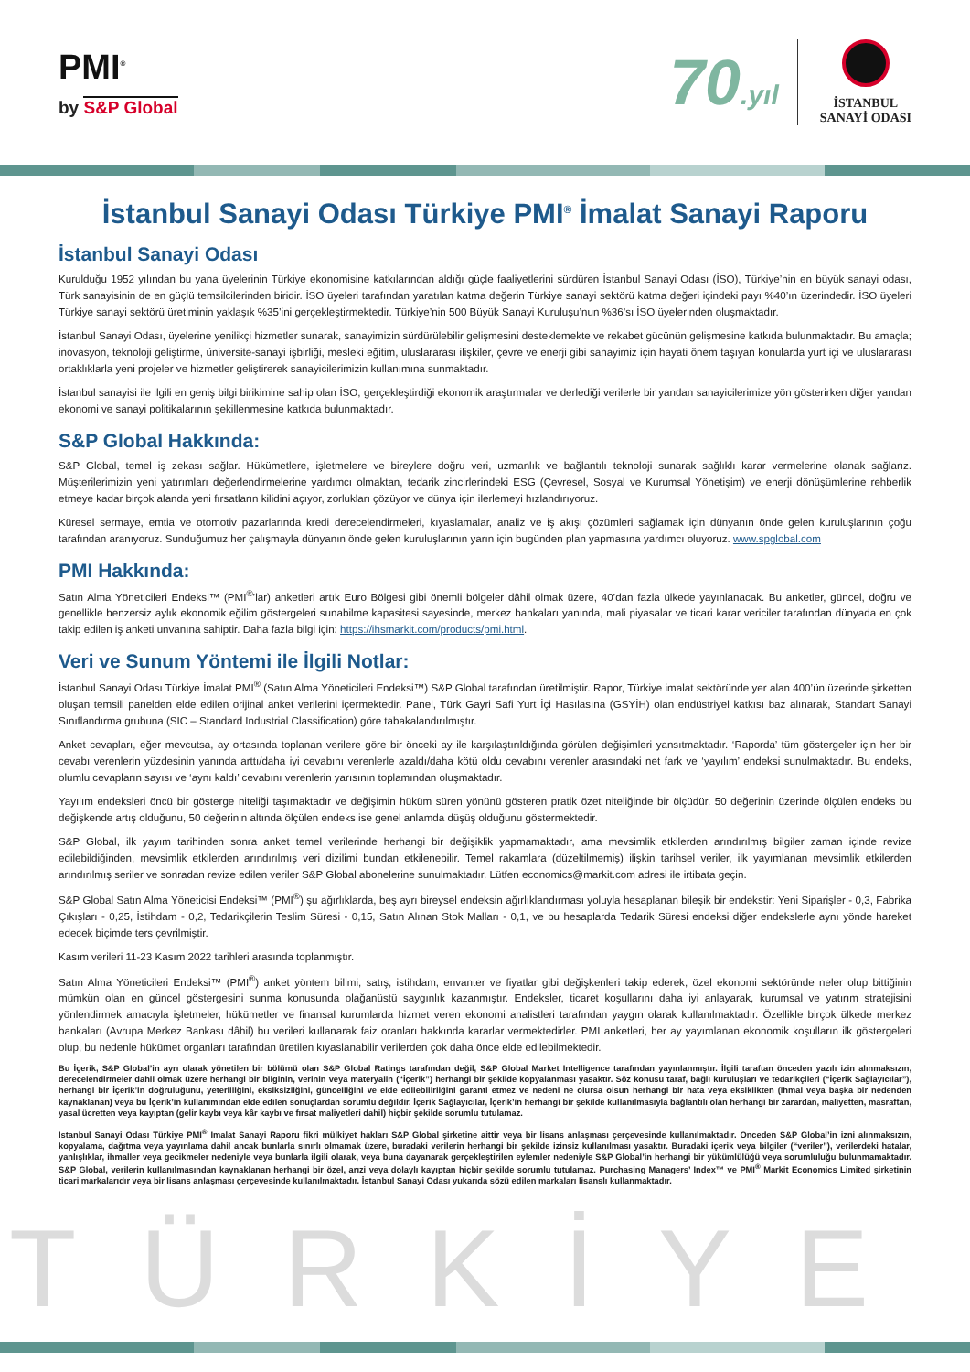PMI<sup>®</sup>
by S&P Global
70.yıl
İSTANBUL
SANAYİ ODASI
İstanbul Sanayi Odası Türkiye PMI<sup>®</sup> İmalat Sanayi Raporu
İstanbul Sanayi Odası
Kurulduğu 1952 yılından bu yana üyelerinin Türkiye ekonomisine katkılarından aldığı güçle faaliyetlerini sürdüren İstanbul Sanayi Odası (İSO), Türkiye’nin en büyük sanayi odası, Türk sanayisinin de en güçlü temsilcilerinden biridir. İSO üyeleri tarafından yaratılan katma değerin Türkiye sanayi sektörü katma değeri içindeki payı %40’ın üzerindedir. İSO üyeleri Türkiye sanayi sektörü üretiminin yaklaşık %35’ini gerçekleştirmektedir. Türkiye’nin 500 Büyük Sanayi Kuruluşu’nun %36’sı İSO üyelerinden oluşmaktadır.
İstanbul Sanayi Odası, üyelerine yenilikçi hizmetler sunarak, sanayimizin sürdürülebilir gelişmesini desteklemekte ve rekabet gücünün gelişmesine katkıda bulunmaktadır. Bu amaçla; inovasyon, teknoloji geliştirme, üniversite-sanayi işbirliği, mesleki eğitim, uluslararası ilişkiler, çevre ve enerji gibi sanayimiz için hayati önem taşıyan konularda yurt içi ve uluslararası ortaklıklarla yeni projeler ve hizmetler geliştirerek sanayicilerimizin kullanımına sunmaktadır.
İstanbul sanayisi ile ilgili en geniş bilgi birikimine sahip olan İSO, gerçekleştirdiği ekonomik araştırmalar ve derlediği verilerle bir yandan sanayicilerimize yön gösterirken diğer yandan ekonomi ve sanayi politikalarının şekillenmesine katkıda bulunmaktadır.
S&P Global Hakkında:
S&P Global, temel iş zekası sağlar. Hükümetlere, işletmelere ve bireylere doğru veri, uzmanlık ve bağlantılı teknoloji sunarak sağlıklı karar vermelerine olanak sağlarız. Müşterilerimizin yeni yatırımları değerlendirmelerine yardımcı olmaktan, tedarik zincirlerindeki ESG (Çevresel, Sosyal ve Kurumsal Yönetişim) ve enerji dönüşümlerine rehberlik etmeye kadar birçok alanda yeni fırsatların kilidini açıyor, zorlukları çözüyor ve dünya için ilerlemeyi hızlandırıyoruz.
Küresel sermaye, emtia ve otomotiv pazarlarında kredi derecelendirmeleri, kıyaslamalar, analiz ve iş akışı çözümleri sağlamak için dünyanın önde gelen kuruluşlarının çoğu tarafından aranıyoruz. Sunduğumuz her çalışmayla dünyanın önde gelen kuruluşlarının yarın için bugünden plan yapmasına yardımcı oluyoruz. www.spglobal.com
PMI Hakkında:
Satın Alma Yöneticileri Endeksi™ (PMI<sup>®</sup>’lar) anketleri artık Euro Bölgesi gibi önemli bölgeler dâhil olmak üzere, 40’dan fazla ülkede yayınlanacak. Bu anketler, güncel, doğru ve genellikle benzersiz aylık ekonomik eğilim göstergeleri sunabilme kapasitesi sayesinde, merkez bankaları yanında, mali piyasalar ve ticari karar vericiler tarafından dünyada en çok takip edilen iş anketi unvanına sahiptir. Daha fazla bilgi için: https://ihsmarkit.com/products/pmi.html.
Veri ve Sunum Yöntemi ile İlgili Notlar:
İstanbul Sanayi Odası Türkiye İmalat PMI<sup>®</sup> (Satın Alma Yöneticileri Endeksi™) S&P Global tarafından üretilmiştir. Rapor, Türkiye imalat sektöründe yer alan 400’ün üzerinde şirketten oluşan temsili panelden elde edilen orijinal anket verilerini içermektedir. Panel, Türk Gayri Safi Yurt İçi Hasılasına (GSYİH) olan endüstriyel katkısı baz alınarak, Standart Sanayi Sınıflandırma grubuna (SIC – Standard Industrial Classification) göre tabakalandırılmıştır.
Anket cevapları, eğer mevcutsa, ay ortasında toplanan verilere göre bir önceki ay ile karşılaştırıldığında görülen değişimleri yansıtmaktadır. ‘Raporda’ tüm göstergeler için her bir cevabı verenlerin yüzdesinin yanında arttı/daha iyi cevabını verenlerle azaldı/daha kötü oldu cevabını verenler arasındaki net fark ve ‘yayılım’ endeksi sunulmaktadır. Bu endeks, olumlu cevapların sayısı ve ‘aynı kaldı’ cevabını verenlerin yarısının toplamından oluşmaktadır.
Yayılım endeksleri öncü bir gösterge niteliği taşımaktadır ve değişimin hüküm süren yönünü gösteren pratik özet niteliğinde bir ölçüdür. 50 değerinin üzerinde ölçülen endeks bu değişkende artış olduğunu, 50 değerinin altında ölçülen endeks ise genel anlamda düşüş olduğunu göstermektedir.
S&P Global, ilk yayım tarihinden sonra anket temel verilerinde herhangi bir değişiklik yapmamaktadır, ama mevsimlik etkilerden arındırılmış bilgiler zaman içinde revize edilebildiğinden, mevsimlik etkilerden arındırılmış veri dizilimi bundan etkilenebilir. Temel rakamlara (düzeltilmemiş) ilişkin tarihsel veriler, ilk yayımlanan mevsimlik etkilerden arındırılmış seriler ve sonradan revize edilen veriler S&P Global abonelerine sunulmaktadır. Lütfen economics@markit.com adresi ile irtibata geçin.
S&P Global Satın Alma Yöneticisi Endeksi™ (PMI<sup>®</sup>) şu ağırlıklarda, beş ayrı bireysel endeksin ağırlıklandırması yoluyla hesaplanan bileşik bir endekstir: Yeni Siparişler - 0,3, Fabrika Çıkışları - 0,25, İstihdam - 0,2, Tedarikçilerin Teslim Süresi - 0,15, Satın Alınan Stok Malları - 0,1, ve bu hesaplarda Tedarik Süresi endeksi diğer endekslerle aynı yönde hareket edecek biçimde ters çevrilmiştir.
Kasım verileri 11-23 Kasım 2022 tarihleri arasında toplanmıştır.
Satın Alma Yöneticileri Endeksi™ (PMI<sup>®</sup>) anket yöntem bilimi, satış, istihdam, envanter ve fiyatlar gibi değişkenleri takip ederek, özel ekonomi sektöründe neler olup bittiğinin mümkün olan en güncel göstergesini sunma konusunda olağanüstü saygınlık kazanmıştır. Endeksler, ticaret koşullarını daha iyi anlayarak, kurumsal ve yatırım stratejisini yönlendirmek amacıyla işletmeler, hükümetler ve finansal kurumlarda hizmet veren ekonomi analistleri tarafından yaygın olarak kullanılmaktadır. Özellikle birçok ülkede merkez bankaları (Avrupa Merkez Bankası dâhil) bu verileri kullanarak faiz oranları hakkında kararlar vermektedirler. PMI anketleri, her ay yayımlanan ekonomik koşulların ilk göstergeleri olup, bu nedenle hükümet organları tarafından üretilen kıyaslanabilir verilerden çok daha önce elde edilebilmektedir.
Bu İçerik, S&P Global’in ayrı olarak yönetilen bir bölümü olan S&P Global Ratings tarafından değil, S&P Global Market Intelligence tarafından yayınlanmıştır. İlgili taraftan önceden yazılı izin alınmaksızın, derecelendirmeler dahil olmak üzere herhangi bir bilginin, verinin veya materyalin (“İçerik”) herhangi bir şekilde kopyalanması yasaktır. Söz konusu taraf, bağlı kuruluşları ve tedarikçileri (“İçerik Sağlayıcılar”), herhangi bir İçerik’in doğruluğunu, yeterliliğini, eksiksizliğini, güncelliğini ve elde edilebilirliğini garanti etmez ve nedeni ne olursa olsun herhangi bir hata veya eksiklikten (ihmal veya başka bir nedenden kaynaklanan) veya bu İçerik’in kullanımından elde edilen sonuçlardan sorumlu değildir. İçerik Sağlayıcılar, İçerik’in herhangi bir şekilde kullanılmasıyla bağlantılı olan herhangi bir zarardan, maliyetten, masraftan, yasal ücretten veya kayıptan (gelir kaybı veya kâr kaybı ve fırsat maliyetleri dahil) hiçbir şekilde sorumlu tutulamaz.
İstanbul Sanayi Odası Türkiye PMI<sup>®</sup> İmalat Sanayi Raporu fikri mülkiyet hakları S&P Global şirketine aittir veya bir lisans anlaşması çerçevesinde kullanılmaktadır. Önceden S&P Global’in izni alınmaksızın, kopyalama, dağıtma veya yayınlama dahil ancak bunlarla sınırlı olmamak üzere, buradaki verilerin herhangi bir şekilde izinsiz kullanılması yasaktır. Buradaki içerik veya bilgiler (“veriler”), verilerdeki hatalar, yanlışlıklar, ihmaller veya gecikmeler nedeniyle veya bunlarla ilgili olarak, veya buna dayanarak gerçekleştirilen eylemler nedeniyle S&P Global’in herhangi bir yükümlülüğü veya sorumluluğu bulunmamaktadır. S&P Global, verilerin kullanılmasından kaynaklanan herhangi bir özel, arızi veya dolaylı kayıptan hiçbir şekilde sorumlu tutulamaz. Purchasing Managers’ Index™ ve PMI<sup>®</sup> Markit Economics Limited şirketinin ticari markalarıdır veya bir lisans anlaşması çerçevesinde kullanılmaktadır. İstanbul Sanayi Odası yukarıda sözü edilen markaları lisanslı kullanmaktadır.
TÜRKİYE